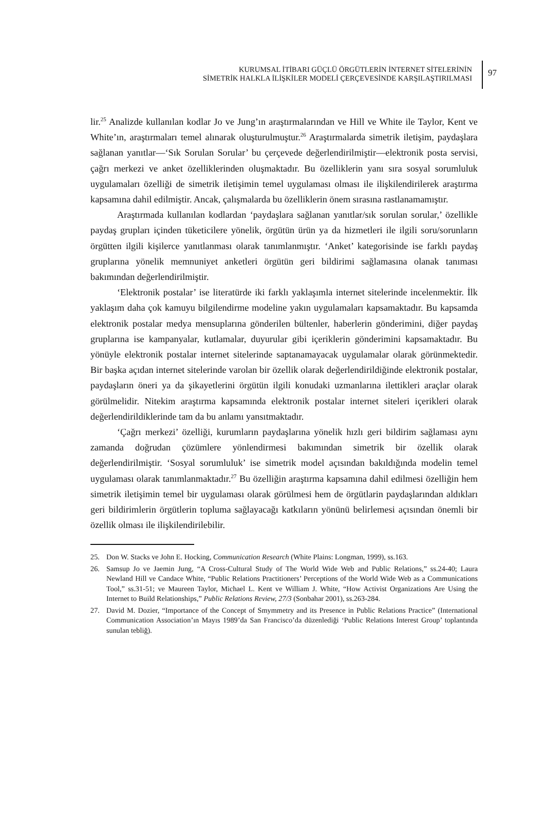KURUMSAL İTİBARI GÜÇLÜ ÖRGÜTLERİN İNTERNET SİTELERİNİN
SİMETRİK HALKLA İLİŞKİLER MODELİ ÇERÇEVESİNDE KARŞILAŞTIRILMASI
97
lir.<sup>25</sup> Analizde kullanılan kodlar Jo ve Jung’ın araştırmalarından ve Hill ve White ile Taylor, Kent ve White’ın, araştırmaları temel alınarak oluşturulmuştur.<sup>26</sup> Araştırmalarda simetrik iletişim, paydaşlara sağlanan yanıtlar—‘Sık Sorulan Sorular’ bu çerçevede değerlendirilmiştir—elektronik posta servisi, çağrı merkezi ve anket özelliklerinden oluşmaktadır. Bu özelliklerin yanı sıra sosyal sorumluluk uygulamaları özelliği de simetrik iletişimin temel uygulaması olması ile ilişkilendirilerek araştırma kapsamına dahil edilmiştir. Ancak, çalışmalarda bu özelliklerin önem sırasına rastlanamamıştır.
Araştırmada kullanılan kodlardan ‘paydaşlara sağlanan yanıtlar/sık sorulan sorular,’ özellikle paydaş grupları içinden tüketicilere yönelik, örgütün ürün ya da hizmetleri ile ilgili soru/sorunların örgütten ilgili kişilerce yanıtlanması olarak tanımlanmıştır. ‘Anket’ kategorisinde ise farklı paydaş gruplarına yönelik memnuniyet anketleri örgütün geri bildirimi sağlamasına olanak tanıması bakımından değerlendirilmiştir.
‘Elektronik postalar’ ise literatürde iki farklı yaklaşımla internet sitelerinde incelenmektir. İlk yaklaşım daha çok kamuyu bilgilendirme modeline yakın uygulamaları kapsamaktadır. Bu kapsamda elektronik postalar medya mensuplarına gönderilen bültenler, haberlerin gönderimini, diğer paydaş gruplarına ise kampanyalar, kutlamalar, duyurular gibi içeriklerin gönderimini kapsamaktadır. Bu yönüyle elektronik postalar internet sitelerinde saptanamayacak uygulamalar olarak görünmektedir. Bir başka açıdan internet sitelerinde varolan bir özellik olarak değerlendirildiğinde elektronik postalar, paydaşların öneri ya da şikayetlerini örgütün ilgili konudaki uzmanlarına ilettikleri araçlar olarak görülmelidir. Nitekim araştırma kapsamında elektronik postalar internet siteleri içerikleri olarak değerlendirildiklerinde tam da bu anlamı yansıtmaktadır.
‘Çağrı merkezi’ özelliği, kurumların paydaşlarına yönelik hızlı geri bildirim sağlaması aynı zamanda doğrudan çözümlere yönlendirmesi bakımından simetrik bir özellik olarak değerlendirilmiştir. ‘Sosyal sorumluluk’ ise simetrik model açısından bakıldığında modelin temel uygulaması olarak tanımlanmaktadır.<sup>27</sup> Bu özelliğin araştırma kapsamına dahil edilmesi özelliğin hem simetrik iletişimin temel bir uygulaması olarak görülmesi hem de örgütlarin paydaşlarından aldıkları geri bildirimlerin örgütlerin topluma sağlayacağı katkıların yönünü belirlemesi açısından önemli bir özellik olması ile ilişkilendirilebilir.
25. Don W. Stacks ve John E. Hocking, Communication Research (White Plains: Longman, 1999), ss.163.
26. Samsup Jo ve Jaemin Jung, “A Cross-Cultural Study of The World Wide Web and Public Relations,” ss.24-40; Laura Newland Hill ve Candace White, “Public Relations Practitioners’ Perceptions of the World Wide Web as a Communications Tool,” ss.31-51; ve Maureen Taylor, Michael L. Kent ve William J. White, “How Activist Organizations Are Using the Internet to Build Relationships,” Public Relations Review, 27/3 (Sonbahar 2001), ss.263-284.
27. David M. Dozier, “Importance of the Concept of Smymmetry and its Presence in Public Relations Practice” (International Communication Association’ın Mayıs 1989’da San Francisco’da düzenlediği ‘Public Relations Interest Group’ toplantında sunulan tebliğ).